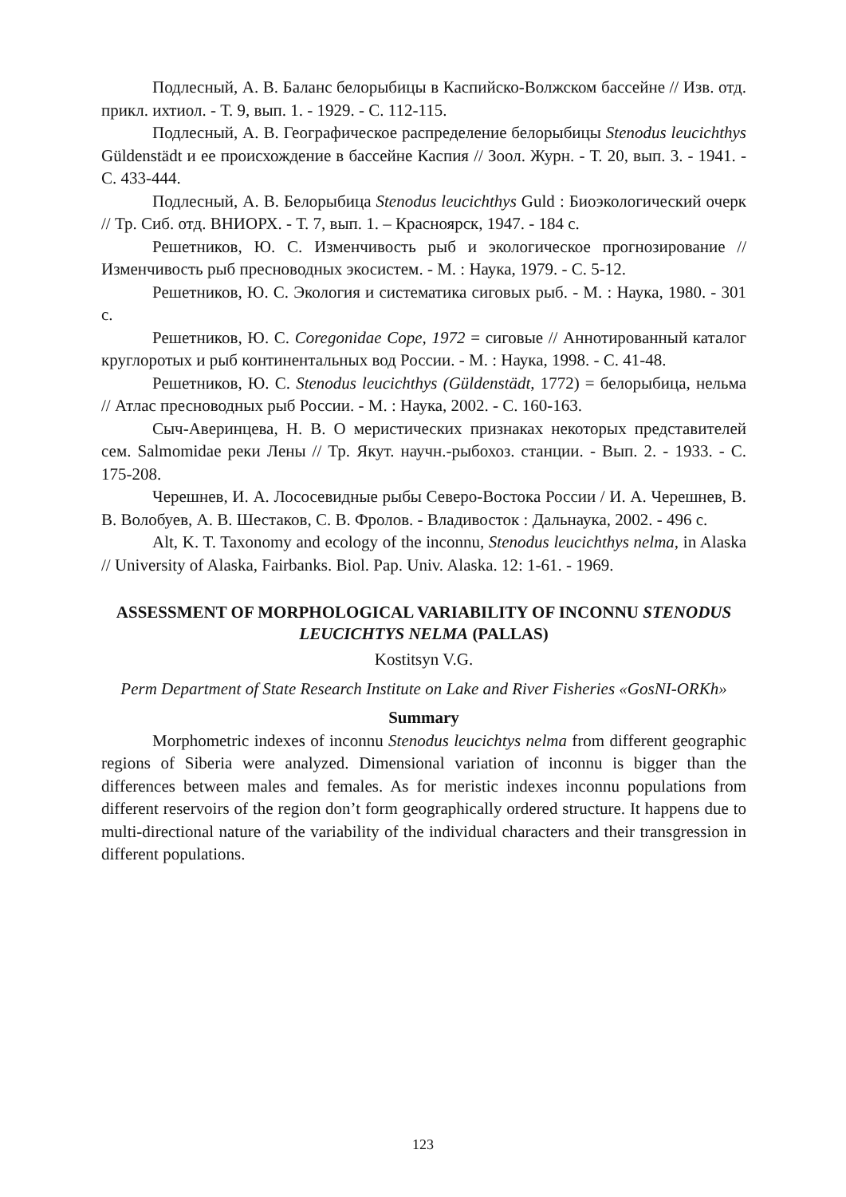Подлесный, А. В. Баланс белорыбицы в Каспийско-Волжском бассейне // Изв. отд. прикл. ихтиол. - Т. 9, вып. 1. - 1929. - С. 112-115.
Подлесный, А. В. Географическое распределение белорыбицы Stenodus leucichthys Güldenstädt и ее происхождение в бассейне Каспия // Зоол. Журн. - Т. 20, вып. 3. - 1941. - С. 433-444.
Подлесный, А. В. Белорыбица Stenodus leucichthys Guld : Биоэкологический очерк // Тр. Сиб. отд. ВНИОРХ. - Т. 7, вып. 1. – Красноярск, 1947. - 184 с.
Решетников, Ю. С. Изменчивость рыб и экологическое прогнозирование // Изменчивость рыб пресноводных экосистем. - М. : Наука, 1979. - С. 5-12.
Решетников, Ю. С. Экология и систематика сиговых рыб. - М. : Наука, 1980. - 301 с.
Решетников, Ю. С. Coregonidae Cope, 1972 = сиговые // Аннотированный каталог круглоротых и рыб континентальных вод России. - М. : Наука, 1998. - С. 41-48.
Решетников, Ю. С. Stenodus leucichthys (Güldenstädt, 1772) = белорыбица, нельма // Атлас пресноводных рыб России. - М. : Наука, 2002. - С. 160-163.
Сыч-Аверинцева, Н. В. О меристических признаках некоторых представителей сем. Salmomidae реки Лены // Тр. Якут. научн.-рыбохоз. станции. - Вып. 2. - 1933. - С. 175-208.
Черешнев, И. А. Лососевидные рыбы Северо-Востока России / И. А. Черешнев, В. В. Волобуев, А. В. Шестаков, С. В. Фролов. - Владивосток : Дальнаука, 2002. - 496 с.
Alt, K. T. Taxonomy and ecology of the inconnu, Stenodus leucichthys nelma, in Alaska // University of Alaska, Fairbanks. Biol. Pap. Univ. Alaska. 12: 1-61. - 1969.
ASSESSMENT OF MORPHOLOGICAL VARIABILITY OF INCONNU STENODUS LEUCICHTYS NELMA (PALLAS)
Kostitsyn V.G.
Perm Department of State Research Institute on Lake and River Fisheries «GosNI-ORKh»
Summary
Morphometric indexes of inconnu Stenodus leucichtys nelma from different geographic regions of Siberia were analyzed. Dimensional variation of inconnu is bigger than the differences between males and females. As for meristic indexes inconnu populations from different reservoirs of the region don’t form geographically ordered structure. It happens due to multi-directional nature of the variability of the individual characters and their transgression in different populations.
123